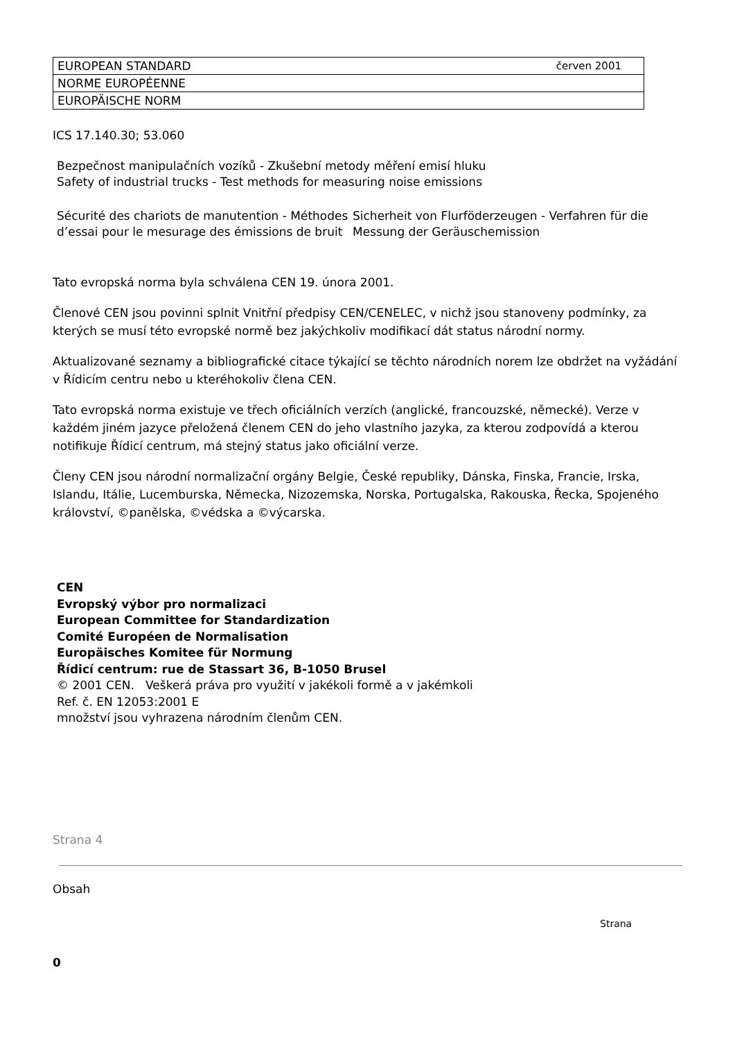| EUROPEAN STANDARD červen 2001 |
| NORME EUROPÉENNE |
| EUROPÄISCHE NORM |
ICS 17.140.30; 53.060
Bezpečnost manipulačních vozíků - Zkušební metody měření emisí hluku
Safety of industrial trucks - Test methods for measuring noise emissions
Sécurité des chariots de manutention - Méthodes d’essai pour le mesurage des émissions de bruit
Sicherheit von Flurföderzeugen - Verfahren für die Messung der Geräuschemission
Tato evropská norma byla schválena CEN 19. února 2001.
Členové CEN jsou povinni splnit Vnitřní předpisy CEN/CENELEC, v nichž jsou stanoveny podmínky, za kterých se musí této evropské normě bez jakýchkoliv modifikací dát status národní normy.
Aktualizované seznamy a bibliografické citace týkající se těchto národních norem lze obdržet na vyžádání v Řídicím centru nebo u kteréhokoliv člena CEN.
Tato evropská norma existuje ve třech oficiálních verzích (anglické, francouzské, německé). Verze v každém jiném jazyce přeložená členem CEN do jeho vlastního jazyka, za kterou zodpovídá a kterou notifikuje Řídicí centrum, má stejný status jako oficiální verze.
Členy CEN jsou národní normalizační orgány Belgie, České republiky, Dánska, Finska, Francie, Irska, Islandu, Itálie, Lucemburska, Německa, Nizozemska, Norska, Portugalska, Rakouska, Řecka, Spojeného království, ©panělska, ©védska a ©výcarska.
CEN
Evropský výbor pro normalizaci
European Committee for Standardization
Comité Européen de Normalisation
Europäisches Komitee für Normung
Řídicí centrum: rue de Stassart 36, B-1050 Brusel
© 2001 CEN. Veškerá práva pro využití v jakékoli formě a v jakémkoli
Ref. č. EN 12053:2001 E
množství jsou vyhrazena národním členům CEN.
Strana 4
Obsah
Strana
0